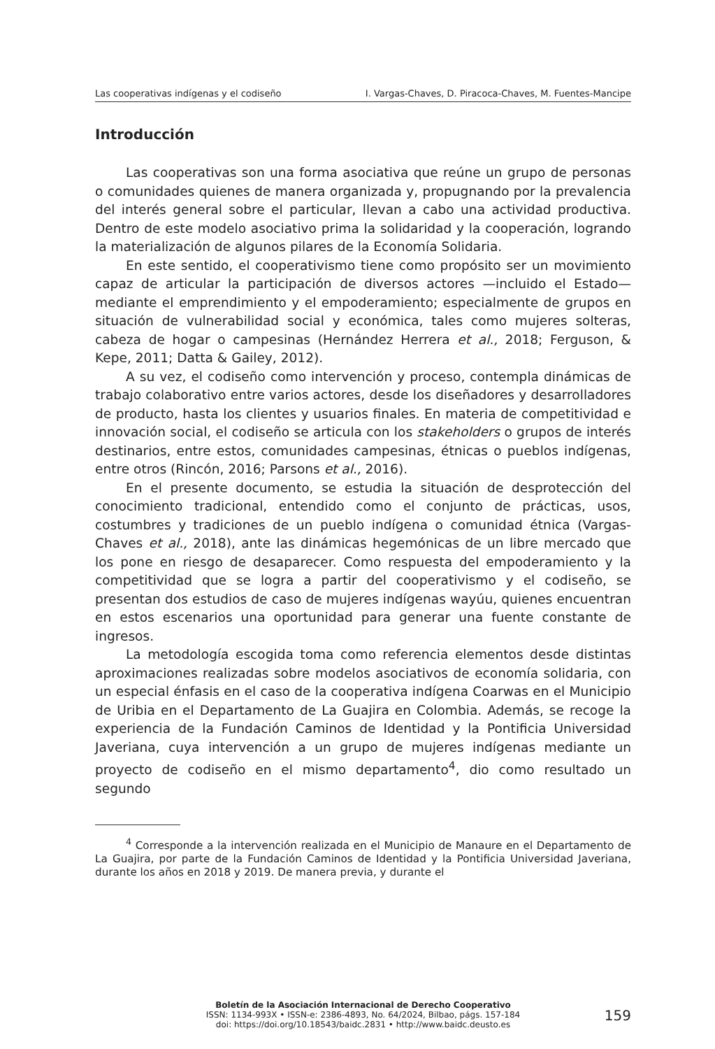Las cooperativas indígenas y el codiseño I. Vargas-Chaves, D. Piracoca-Chaves, M. Fuentes-Mancipe
Introducción
Las cooperativas son una forma asociativa que reúne un grupo de personas o comunidades quienes de manera organizada y, propugnando por la prevalencia del interés general sobre el particular, llevan a cabo una actividad productiva. Dentro de este modelo asociativo prima la solidaridad y la cooperación, logrando la materialización de algunos pilares de la Economía Solidaria.
En este sentido, el cooperativismo tiene como propósito ser un movimiento capaz de articular la participación de diversos actores —incluido el Estado— mediante el emprendimiento y el empoderamiento; especialmente de grupos en situación de vulnerabilidad social y económica, tales como mujeres solteras, cabeza de hogar o campesinas (Hernández Herrera et al., 2018; Ferguson, & Kepe, 2011; Datta & Gailey, 2012).
A su vez, el codiseño como intervención y proceso, contempla dinámicas de trabajo colaborativo entre varios actores, desde los diseñadores y desarrolladores de producto, hasta los clientes y usuarios finales. En materia de competitividad e innovación social, el codiseño se articula con los stakeholders o grupos de interés destinarios, entre estos, comunidades campesinas, étnicas o pueblos indígenas, entre otros (Rincón, 2016; Parsons et al., 2016).
En el presente documento, se estudia la situación de desprotección del conocimiento tradicional, entendido como el conjunto de prácticas, usos, costumbres y tradiciones de un pueblo indígena o comunidad étnica (Vargas-Chaves et al., 2018), ante las dinámicas hegemónicas de un libre mercado que los pone en riesgo de desaparecer. Como respuesta del empoderamiento y la competitividad que se logra a partir del cooperativismo y el codiseño, se presentan dos estudios de caso de mujeres indígenas wayúu, quienes encuentran en estos escenarios una oportunidad para generar una fuente constante de ingresos.
La metodología escogida toma como referencia elementos desde distintas aproximaciones realizadas sobre modelos asociativos de economía solidaria, con un especial énfasis en el caso de la cooperativa indígena Coarwas en el Municipio de Uribia en el Departamento de La Guajira en Colombia. Además, se recoge la experiencia de la Fundación Caminos de Identidad y la Pontificia Universidad Javeriana, cuya intervención a un grupo de mujeres indígenas mediante un proyecto de codiseño en el mismo departamento<sup>4</sup>, dio como resultado un segundo
<sup>4</sup> Corresponde a la intervención realizada en el Municipio de Manaure en el Departamento de La Guajira, por parte de la Fundación Caminos de Identidad y la Pontificia Universidad Javeriana, durante los años en 2018 y 2019. De manera previa, y durante el
Boletín de la Asociación Internacional de Derecho Cooperativo
ISSN: 1134-993X • ISSN-e: 2386-4893, No. 64/2024, Bilbao, págs. 157-184
doi: https://doi.org/10.18543/baidc.2831 • http://www.baidc.deusto.es
159